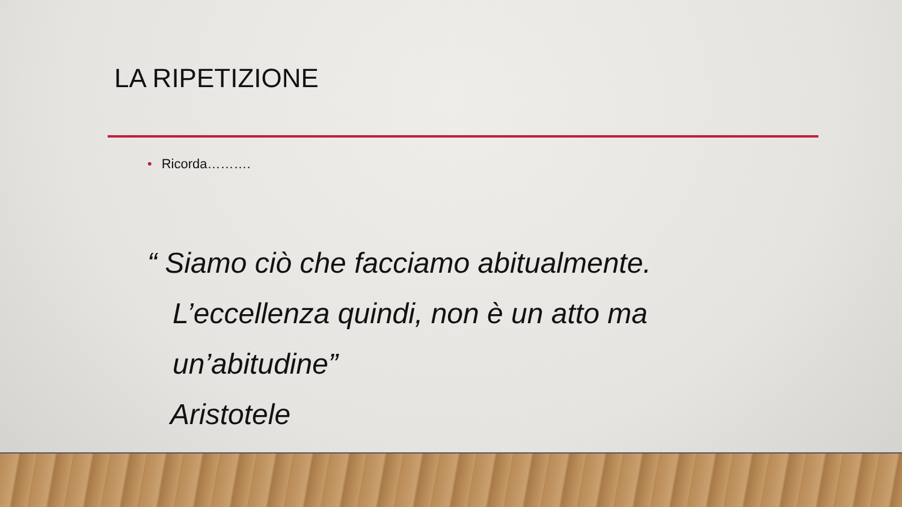LA RIPETIZIONE
• Ricorda……….
“ Siamo ciò che facciamo abitualmente.
L’eccellenza quindi, non è un atto ma un’abitudine”
Aristotele